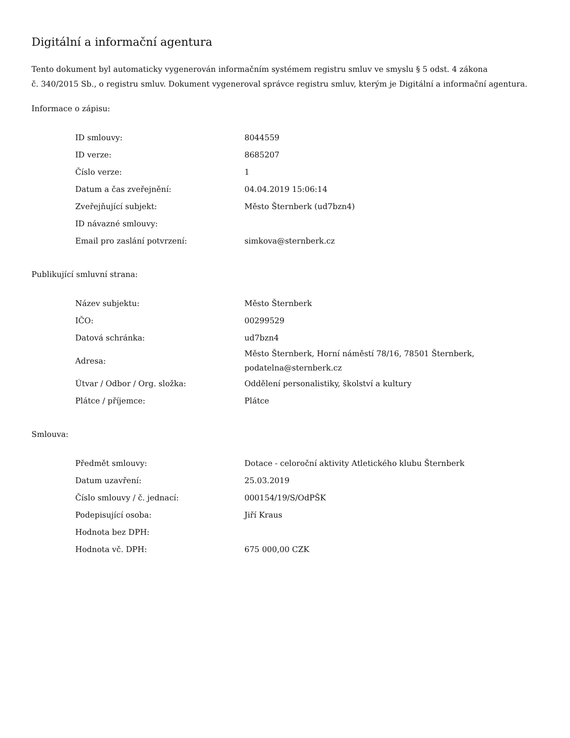Digitální a informační agentura
Tento dokument byl automaticky vygenerován informačním systémem registru smluv ve smyslu § 5 odst. 4 zákona
č. 340/2015 Sb., o registru smluv. Dokument vygeneroval správce registru smluv, kterým je Digitální a informační agentura.
Informace o zápisu:
| ID smlouvy: | 8044559 |
| ID verze: | 8685207 |
| Číslo verze: | 1 |
| Datum a čas zveřejnění: | 04.04.2019 15:06:14 |
| Zveřejňující subjekt: | Město Šternberk (ud7bzn4) |
| ID návazné smlouvy: | |
| Email pro zaslání potvrzení: | simkova@sternberk.cz |
Publikující smluvní strana:
| Název subjektu: | Město Šternberk |
| IČO: | 00299529 |
| Datová schránka: | ud7bzn4 |
| Adresa: | Město Šternberk, Horní náměstí 78/16, 78501 Šternberk, podatelna@sternberk.cz |
| Útvar / Odbor / Org. složka: | Oddělení personalistiky, školství a kultury |
| Plátce / příjemce: | Plátce |
Smlouva:
| Předmět smlouvy: | Dotace - celoroční aktivity Atletického klubu Šternberk |
| Datum uzavření: | 25.03.2019 |
| Číslo smlouvy / č. jednací: | 000154/19/S/OdPŠK |
| Podepisující osoba: | Jiří Kraus |
| Hodnota bez DPH: | |
| Hodnota vč. DPH: | 675 000,00 CZK |